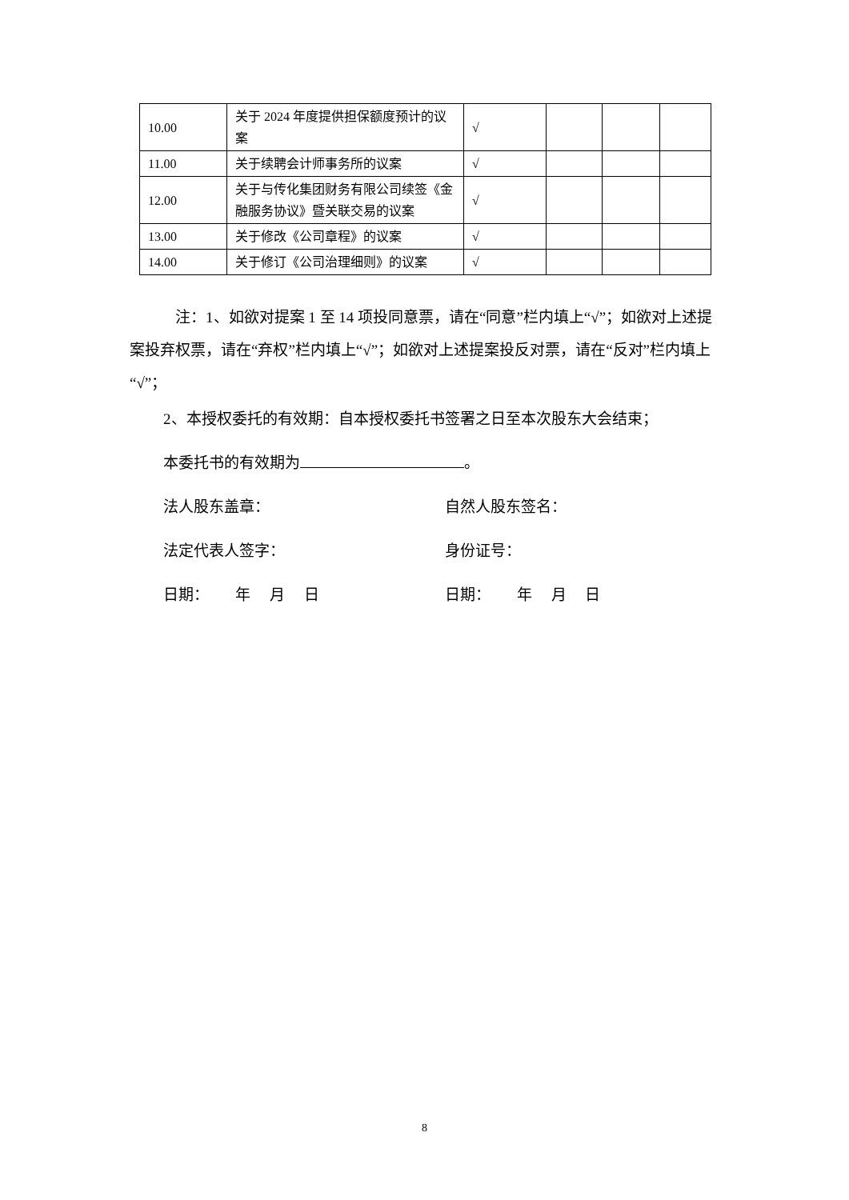| 10.00 | 关于 2024 年度提供担保额度预计的议案 | √ | | | |
| 11.00 | 关于续聘会计师事务所的议案 | √ | | | |
| 12.00 | 关于与传化集团财务有限公司续签《金融服务协议》暨关联交易的议案 | √ | | | |
| 13.00 | 关于修改《公司章程》的议案 | √ | | | |
| 14.00 | 关于修订《公司治理细则》的议案 | √ | | | |
注：1、如欲对提案 1 至 14 项投同意票，请在“同意”栏内填上“√”；如欲对上述提案投弃权票，请在“弃权”栏内填上“√”；如欲对上述提案投反对票，请在“反对”栏内填上“√”；
2、本授权委托的有效期：自本授权委托书签署之日至本次股东大会结束；
本委托书的有效期为 。
法人股东盖章： 自然人股东签名：
法定代表人签字： 身份证号：
日期： 年 月 日 日期： 年 月 日
8